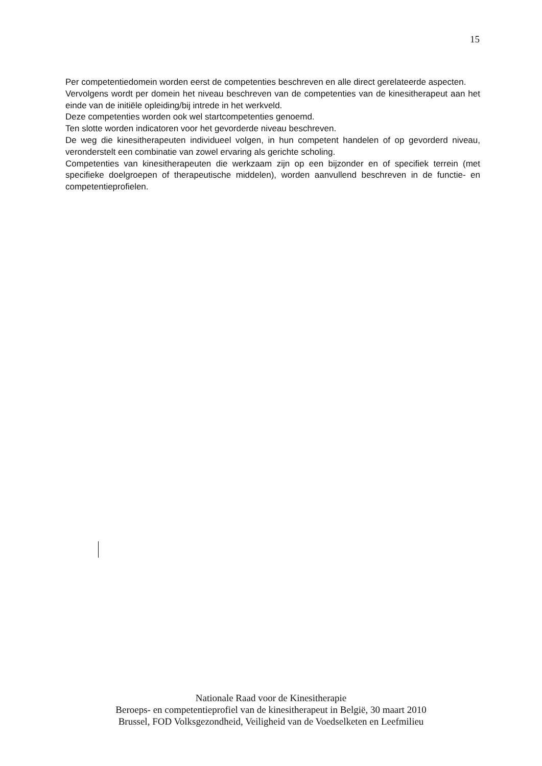15
Per competentiedomein worden eerst de competenties beschreven en alle direct gerelateerde aspecten.
Vervolgens wordt per domein het niveau beschreven van de competenties van de kinesitherapeut aan het einde van de initiële opleiding/bij intrede in het werkveld.
Deze competenties worden ook wel startcompetenties genoemd.
Ten slotte worden indicatoren voor het gevorderde niveau beschreven.
De weg die kinesitherapeuten individueel volgen, in hun competent handelen of op gevorderd niveau, veronderstelt een combinatie van zowel ervaring als gerichte scholing.
Competenties van kinesitherapeuten die werkzaam zijn op een bijzonder en of specifiek terrein (met specifieke doelgroepen of therapeutische middelen), worden aanvullend beschreven in de functie- en competentieprofielen.
Nationale Raad voor de Kinesitherapie
Beroeps- en competentieprofiel van de kinesitherapeut in België, 30 maart 2010
Brussel, FOD Volksgezondheid, Veiligheid van de Voedselketen en Leefmilieu